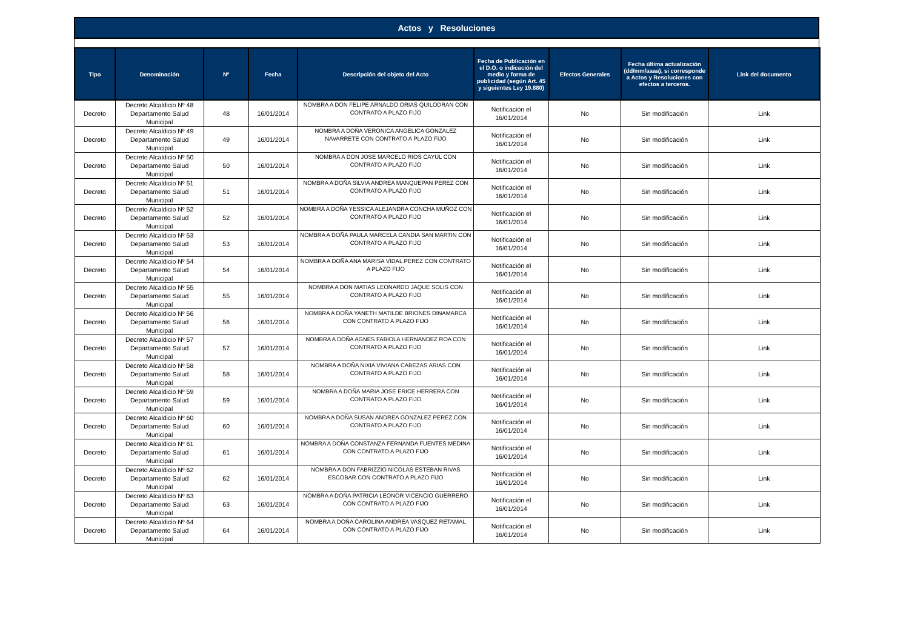Actos y Resoluciones
| Tipo | Denominación | Nº | Fecha | Descripción del objeto del Acto | Fecha de Publicación en el D.O. o indicación del medio y forma de publicidad (según Art. 45 y siguientes Ley 19.880) | Efectos Generales | Fecha última actualización (dd/mm/aaaa), si corresponde a Actos y Resoluciones con efectos a terceros. | Link del documento |
| --- | --- | --- | --- | --- | --- | --- | --- | --- |
| Decreto | Decreto Alcaldicio Nº 48 Departamento Salud Municipal | 48 | 16/01/2014 | NOMBRA A DON FELIPE ARNALDO ORIAS QUILODRAN CON CONTRATO A PLAZO FIJO | Notificación el 16/01/2014 | No | Sin modificación | Link |
| Decreto | Decreto Alcaldicio Nº 49 Departamento Salud Municipal | 49 | 16/01/2014 | NOMBRA A DOÑA VERONICA ANGELICA GONZALEZ NAVARRETE CON CONTRATO A PLAZO FIJO | Notificación el 16/01/2014 | No | Sin modificación | Link |
| Decreto | Decreto Alcaldicio Nº 50 Departamento Salud Municipal | 50 | 16/01/2014 | NOMBRA A DON JOSE MARCELO RIOS CAYUL CON CONTRATO A PLAZO FIJO | Notificación el 16/01/2014 | No | Sin modificación | Link |
| Decreto | Decreto Alcaldicio Nº 51 Departamento Salud Municipal | 51 | 16/01/2014 | NOMBRA A DOÑA SILVIA ANDREA MANQUEPAN PEREZ CON CONTRATO A PLAZO FIJO | Notificación el 16/01/2014 | No | Sin modificación | Link |
| Decreto | Decreto Alcaldicio Nº 52 Departamento Salud Municipal | 52 | 16/01/2014 | NOMBRA A DOÑA YESSICA ALEJANDRA CONCHA MUÑOZ CON CONTRATO A PLAZO FIJO | Notificación el 16/01/2014 | No | Sin modificación | Link |
| Decreto | Decreto Alcaldicio Nº 53 Departamento Salud Municipal | 53 | 16/01/2014 | NOMBRA A DOÑA PAULA MARCELA CANDIA SAN MARTIN CON CONTRATO A PLAZO FIJO | Notificación el 16/01/2014 | No | Sin modificación | Link |
| Decreto | Decreto Alcaldicio Nº 54 Departamento Salud Municipal | 54 | 16/01/2014 | NOMBRA A DOÑA ANA MARISA VIDAL PEREZ CON CONTRATO A PLAZO FIJO | Notificación el 16/01/2014 | No | Sin modificación | Link |
| Decreto | Decreto Alcaldicio Nº 55 Departamento Salud Municipal | 55 | 16/01/2014 | NOMBRA A DON MATIAS LEONARDO JAQUE SOLIS CON CONTRATO A PLAZO FIJO | Notificación el 16/01/2014 | No | Sin modificación | Link |
| Decreto | Decreto Alcaldicio Nº 56 Departamento Salud Municipal | 56 | 16/01/2014 | NOMBRA A DOÑA YANETH MATILDE BRIONES DINAMARCA CON CONTRATO A PLAZO FIJO | Notificación el 16/01/2014 | No | Sin modificación | Link |
| Decreto | Decreto Alcaldicio Nº 57 Departamento Salud Municipal | 57 | 16/01/2014 | NOMBRA A DOÑA AGNES FABIOLA HERNANDEZ ROA CON CONTRATO A PLAZO FIJO | Notificación el 16/01/2014 | No | Sin modificación | Link |
| Decreto | Decreto Alcaldicio Nº 58 Departamento Salud Municipal | 58 | 16/01/2014 | NOMBRA A DOÑA NIXIA VIVIANA CABEZAS ARIAS CON CONTRATO A PLAZO FIJO | Notificación el 16/01/2014 | No | Sin modificación | Link |
| Decreto | Decreto Alcaldicio Nº 59 Departamento Salud Municipal | 59 | 16/01/2014 | NOMBRA A DOÑA MARIA JOSE ERICE HERRERA CON CONTRATO A PLAZO FIJO | Notificación el 16/01/2014 | No | Sin modificación | Link |
| Decreto | Decreto Alcaldicio Nº 60 Departamento Salud Municipal | 60 | 16/01/2014 | NOMBRA A DOÑA SUSAN ANDREA GONZALEZ PEREZ CON CONTRATO A PLAZO FIJO | Notificación el 16/01/2014 | No | Sin modificación | Link |
| Decreto | Decreto Alcaldicio Nº 61 Departamento Salud Municipal | 61 | 16/01/2014 | NOMBRA A DOÑA CONSTANZA FERNANDA FUENTES MEDINA CON CONTRATO A PLAZO FIJO | Notificación el 16/01/2014 | No | Sin modificación | Link |
| Decreto | Decreto Alcaldicio Nº 62 Departamento Salud Municipal | 62 | 16/01/2014 | NOMBRA A DON FABRIZZIO NICOLAS ESTEBAN RIVAS ESCOBAR CON CONTRATO A PLAZO FIJO | Notificación el 16/01/2014 | No | Sin modificación | Link |
| Decreto | Decreto Alcaldicio Nº 63 Departamento Salud Municipal | 63 | 16/01/2014 | NOMBRA A DOÑA PATRICIA LEONOR VICENCIO GUERRERO CON CONTRATO A PLAZO FIJO | Notificación el 16/01/2014 | No | Sin modificación | Link |
| Decreto | Decreto Alcaldicio Nº 64 Departamento Salud Municipal | 64 | 16/01/2014 | NOMBRA A DOÑA CAROLINA ANDREA VASQUEZ RETAMAL CON CONTRATO A PLAZO FIJO | Notificación el 16/01/2014 | No | Sin modificación | Link |